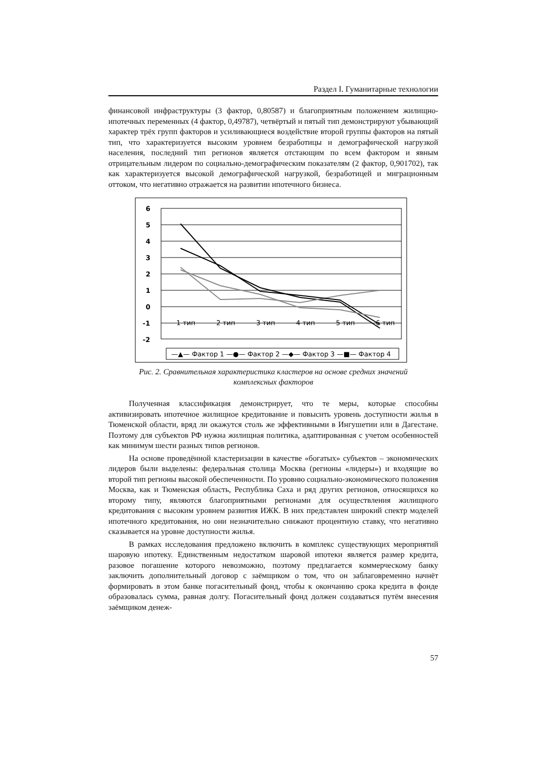Раздел I. Гуманитарные технологии
финансовой инфраструктуры (3 фактор, 0,80587) и благоприятным положением жилищно-ипотечных переменных (4 фактор, 0,49787), четвёртый и пятый тип демонстрируют убывающий характер трёх групп факторов и усиливающиеся воздействие второй группы факторов на пятый тип, что характеризуется высоким уровнем безработицы и демографической нагрузкой населения, последний тип регионов является отстающим по всем фактором и явным отрицательным лидером по социально-демографическим показателям (2 фактор, 0,901702), так как характеризуется высокой демографической нагрузкой, безработицей и миграционным оттоком, что негативно отражается на развитии ипотечного бизнеса.
6
5
4
3
2
1
0
-1
-2
1 тип
2 тип
3 тип
4 тип
5 тип
6 тип
—▲— Фактор 1 —●— Фактор 2 —◆— Фактор 3 —■— Фактор 4
Рис. 2. Сравнительная характеристика кластеров на основе средних значений
комплексных факторов
Полученная классификация демонстрирует, что те меры, которые способны активизировать ипотечное жилищное кредитование и повысить уровень доступности жилья в Тюменской области, вряд ли окажутся столь же эффективными в Ингушетии или в Дагестане. Поэтому для субъектов РФ нужна жилищная политика, адаптированная с учетом особенностей как минимум шести разных типов регионов.
На основе проведённой кластеризации в качестве «богатых» субъектов – экономических лидеров были выделены: федеральная столица Москва (регионы «лидеры») и входящие во второй тип регионы высокой обеспеченности. По уровню социально-экономического положения Москва, как и Тюменская область, Республика Саха и ряд других регионов, относящихся ко второму типу, являются благоприятными регионами для осуществления жилищного кредитования с высоким уровнем развития ИЖК. В них представлен широкий спектр моделей ипотечного кредитования, но они незначительно снижают процентную ставку, что негативно сказывается на уровне доступности жилья.
В рамках исследования предложено включить в комплекс существующих мероприятий шаровую ипотеку. Единственным недостатком шаровой ипотеки является размер кредита, разовое погашение которого невозможно, поэтому предлагается коммерческому банку заключить дополнительный договор с заёмщиком о том, что он заблаговременно начнёт формировать в этом банке погасительный фонд, чтобы к окончанию срока кредита в фонде образовалась сумма, равная долгу. Погасительный фонд должен создаваться путём внесения заёмщиком денеж-
57